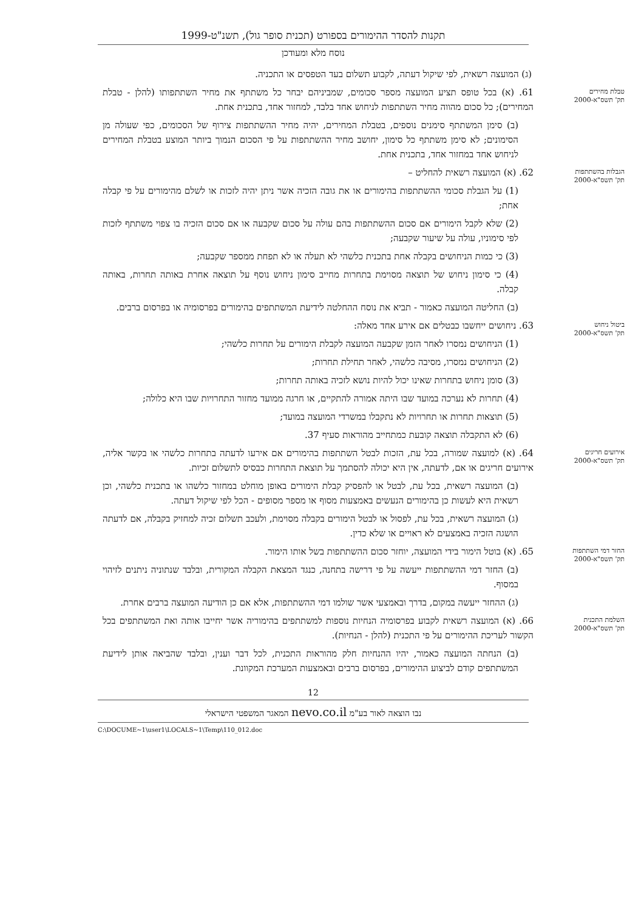תקנות להסדר ההימורים בספורט (תכנית סופר גול), תשנ"ט-1999
נוסח מלא ומעודכן
(ג) המועצה רשאית, לפי שיקול דעתה, לקבוע תשלום בעד הטפסים או התכניה.
טבלת מחירים
תק' תשס"א-2000
61. (א) בכל טופס תציע המועצה מספר סכומים, שמביניהם יבחר כל משתתף את מחיר השתתפותו (להלן - טבלת המחירים); כל סכום מהווה מחיר השתתפות לניחוש אחד בלבד, למחזור אחד, בתכנית אחת.
(ב) סימן המשתתף סימנים נוספים, בטבלת המחירים, יהיה מחיר ההשתתפות צירוף של הסכומים, כפי שעולה מן הסימונים; לא סימן משתתף כל סימון, יחושב מחיר ההשתתפות על פי הסכום הנמוך ביותר המוצע בטבלת המחירים לניחוש אחד במחזור אחד, בתכנית אחת.
הגבלות בהשתתפות
תק' תשס"א-2000
62. (א) המועצה רשאית להחליט –
(1) על הגבלת סכומי ההשתתפות בהימורים או את גובה הזכיה אשר ניתן יהיה לזכות או לשלם מהימורים על פי קבלה אחת;
(2) שלא לקבל הימורים אם סכום ההשתתפות בהם עולה על סכום שקבעה או אם סכום הזכיה בו צפוי משתתף לזכות לפי סימוניו, עולה על שיעור שקבעה;
(3) כי כמות הניחושים בקבלה אחת בתכנית כלשהי לא תעלה או לא תפחת ממספר שקבעה;
(4) כי סימון ניחוש של תוצאה מסוימת בתחרות מחייב סימון ניחוש נוסף על תוצאה אחרת באותה תחרות, באותה קבלה.
(ב) החליטה המועצה כאמור - תביא את נוסח ההחלטה לידיעת המשתתפים בהימורים בפרסומיה או בפרסום ברבים.
ביטול ניחוש
תק' תשס"א-2000
63. ניחושים ייחשבו כבטלים אם אירע אחד מאלה:
(1) הניחושים נמסרו לאחר הזמן שקבעה המועצה לקבלת הימורים על תחרות כלשהי;
(2) הניחושים נמסרו, מסיבה כלשהי, לאחר תחילת תחרות;
(3) סומן ניחוש בתחרות שאינו יכול להיות נושא לזכיה באותה תחרות;
(4) תחרות לא נערכה במועד שבו היתה אמורה להתקיים, או חרגה ממועד מחזור התחרויות שבו היא כלולה;
(5) תוצאות תחרות או תחרויות לא נתקבלו במשרדי המועצה במועד;
(6) לא התקבלה תוצאה קובעת כמתחייב מהוראות סעיף 37.
אירועים חריגים
תק' תשס"א-2000
64. (א) למועצה שמורה, בכל עת, הזכות לבטל השתתפות בהימורים אם אירעו לדעתה בתחרות כלשהי או בקשר אליה, אירועים חריגים או אם, לדעתה, אין היא יכולה להסתמך על תוצאת התחרות כבסיס לתשלום זכיות.
(ב) המועצה רשאית, בכל עת, לבטל או להפסיק קבלת הימורים באופן מוחלט במחזור כלשהו או בתכנית כלשהי, וכן רשאית היא לעשות כן בהימורים הנעשים באמצעות מסוף או מספר מסופים - הכל לפי שיקול דעתה.
(ג) המועצה רשאית, בכל עת, לפסול או לבטל הימורים בקבלה מסוימת, ולעכב תשלום זכיה למחזיק בקבלה, אם לדעתה הושגה הזכיה באמצעים לא ראויים או שלא כדין.
החזר דמי השתתפות
תק' תשס"א-2000
65. (א) בוטל הימור בידי המועצה, יוחזר סכום ההשתתפות בשל אותו הימור.
(ב) החזר דמי ההשתתפות ייעשה על פי דרישה בתחנה, כנגד המצאת הקבלה המקורית, ובלבד שנתוניה ניתנים לזיהוי במסוף.
(ג) ההחזר ייעשה במקום, בדרך ובאמצעי אשר שולמו דמי ההשתתפות, אלא אם כן הודיעה המועצה ברבים אחרת.
השלמת התכנית
תק' תשס"א-2000
66. (א) המועצה רשאית לקבוע בפרסומיה הנחיות נוספות למשתתפים בהימוריה אשר יחייבו אותה ואת המשתתפים בכל הקשור לעריכת ההימורים על פי התכנית (להלן - הנחיות).
(ב) הנחתה המועצה כאמור, יהיו ההנחיות חלק מהוראות התכנית, לכל דבר וענין, ובלבד שהביאה אותן לידיעת המשתתפים קודם לביצוע ההימורים, בפרסום ברבים ובאמצעות המערכת המקוונת.
12
נבו הוצאה לאור בע"מ nevo.co.il המאגר המשפטי הישראלי
C:\DOCUME~1\user1\LOCALS~1\Temp\110_012.doc